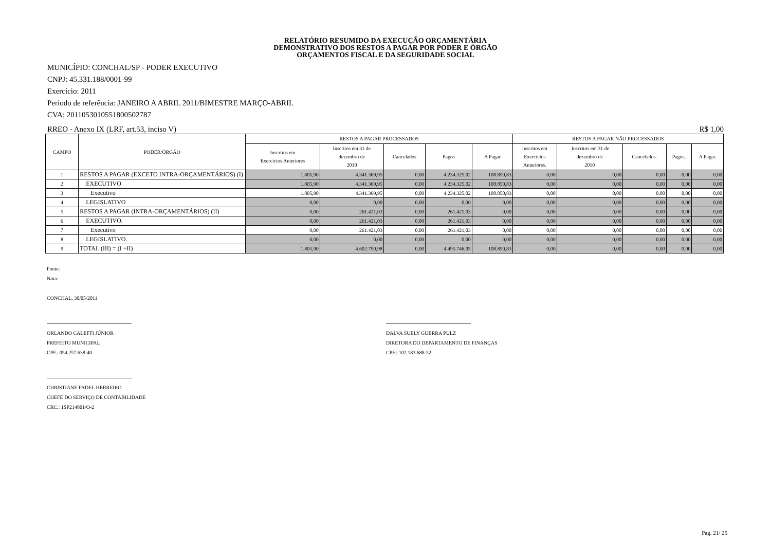RELATÓRIO RESUMIDO DA EXECUÇÃO ORÇAMENTÁRIA
DEMONSTRATIVO DOS RESTOS A PAGAR POR PODER E ÓRGÃO
ORÇAMENTOS FISCAL E DA SEGURIDADE SOCIAL
MUNICÍPIO: CONCHAL/SP - PODER EXECUTIVO
CNPJ: 45.331.188/0001-99
Exercício: 2011
Período de referência: JANEIRO A ABRIL 2011/BIMESTRE MARÇO-ABRIL
CVA: 2011053010551800502787
RREO - Anexo IX (LRF, art.53, inciso V) R$ 1,00
| CAMPO | PODER/ÓRGÃO | RESTOS A PAGAR PROCESSADOS | | | | | RESTOS A PAGAR NÃO PROCESSADOS | | | | |
| --- | --- | --- | --- | --- | --- | --- | --- | --- | --- | --- | --- |
| | | Inscritos em Exercícios Anteriores | Inscritos em 31 de dezembro de 2010 | Cancelados | Pagos | A Pagar | Inscritos em Exercícios Anteriores. | .Inscritos em 31 de dezembro de 2010 | Cancelados. | Pagos. | A Pagar. |
| 1 | RESTOS A PAGAR (EXCETO INTRA-ORÇAMENTÁRIOS) (I) | 1.805,90 | 4.341.369,95 | 0,00 | 4.234.325,02 | 108.850,83 | 0,00 | 0,00 | 0,00 | 0,00 | 0,00 |
| 2 | EXECUTIVO | 1.805,90 | 4.341.369,95 | 0,00 | 4.234.325,02 | 108.850,83 | 0,00 | 0,00 | 0,00 | 0,00 | 0,00 |
| 3 | Executivo | 1.805,90 | 4.341.369,95 | 0,00 | 4.234.325,02 | 108.850,83 | 0,00 | 0,00 | 0,00 | 0,00 | 0,00 |
| 4 | LEGISLATIVO | 0,00 | 0,00 | 0,00 | 0,00 | 0,00 | 0,00 | 0,00 | 0,00 | 0,00 | 0,00 |
| 5 | RESTOS A PAGAR (INTRA-ORÇAMENTÁRIOS) (II) | 0,00 | 261.421,03 | 0,00 | 261.421,03 | 0,00 | 0,00 | 0,00 | 0,00 | 0,00 | 0,00 |
| 6 | EXECUTIVO. | 0,00 | 261.421,03 | 0,00 | 261.421,03 | 0,00 | 0,00 | 0,00 | 0,00 | 0,00 | 0,00 |
| 7 | Executivo | 0,00 | 261.421,03 | 0,00 | 261.421,03 | 0,00 | 0,00 | 0,00 | 0,00 | 0,00 | 0,00 |
| 8 | LEGISLATIVO. | 0,00 | 0,00 | 0,00 | 0,00 | 0,00 | 0,00 | 0,00 | 0,00 | 0,00 | 0,00 |
| 9 | TOTAL (III) = (I +II) | 1.805,90 | 4.602.790,98 | 0,00 | 4.495.746,05 | 108.850,83 | 0,00 | 0,00 | 0,00 | 0,00 | 0,00 |
Fonte:
Nota:
CONCHAL, 30/05/2011
ORLANDO CALEFFI JÚNIOR
PREFEITO MUNICIPAL
CPF.: 054.257.638-40
DALVA SUELY GUERRA PULZ
DIRETORA DO DEPARTAMENTO DE FINANÇAS
CPF.: 102.183.688-52
CHRISTIANE FADEL HERREIRO
CHEFE DO SERVIÇO DE CONTABILIDADE
CRC.: 1SP214801/O-2
Pag. 21/ 25